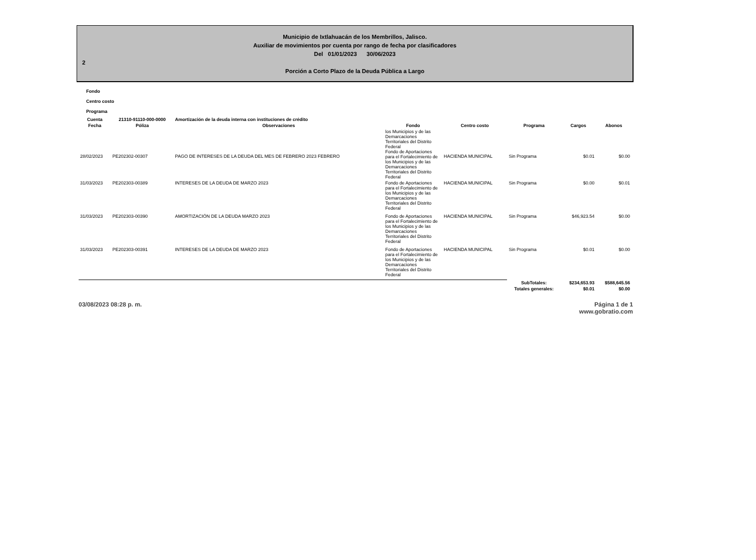Municipio de Ixtlahuacán de los Membrillos, Jalisco.
Auxiliar de movimientos por cuenta por rango de fecha por clasificadores
Del 01/01/2023 30/06/2023
2
Porción a Corto Plazo de la Deuda Pública a Largo
Fondo
Centro costo
Programa
| Cuenta | 21310-91110-000-0000 | Amortización de la deuda interna con instituciones de crédito | | | | | |
| --- | --- | --- | --- | --- | --- | --- | --- |
| Fecha | Póliza | Observaciones | Fondo | Centro costo | Programa | Cargos | Abonos |
| 28/02/2023 | PE202302-00307 | PAGO DE INTERESES DE LA DEUDA DEL MES DE FEBRERO 2023 FEBRERO | los Municipios y de las Demarcaciones Territoriales del Distrito Federal Fondo de Aportaciones para el Fortalecimiento de los Municipios y de las Demarcaciones Territoriales del Distrito Federal | HACIENDA MUNICIPAL | Sin Programa | $0.01 | $0.00 |
| 31/03/2023 | PE202303-00389 | INTERESES DE LA DEUDA DE MARZO 2023 | Fondo de Aportaciones para el Fortalecimiento de los Municipios y de las Demarcaciones Territoriales del Distrito Federal | HACIENDA MUNICIPAL | Sin Programa | $0.00 | $0.01 |
| 31/03/2023 | PE202303-00390 | AMORTIZACIÓN DE LA DEUDA MARZO 2023 | Fondo de Aportaciones para el Fortalecimiento de los Municipios y de las Demarcaciones Territoriales del Distrito Federal | HACIENDA MUNICIPAL | Sin Programa | $46,923.54 | $0.00 |
| 31/03/2023 | PE202303-00391 | INTERESES DE LA DEUDA DE MARZO 2023 | Fondo de Aportaciones para el Fortalecimiento de los Municipios y de las Demarcaciones Territoriales del Distrito Federal | HACIENDA MUNICIPAL | Sin Programa | $0.01 | $0.00 |
| | | | | | SubTotales: | $234,653.93 | $588,645.56 |
| | | | | | Totales generales: | $0.01 | $0.00 |
03/08/2023 08:28 p. m. Página 1 de 1
www.gobratio.com